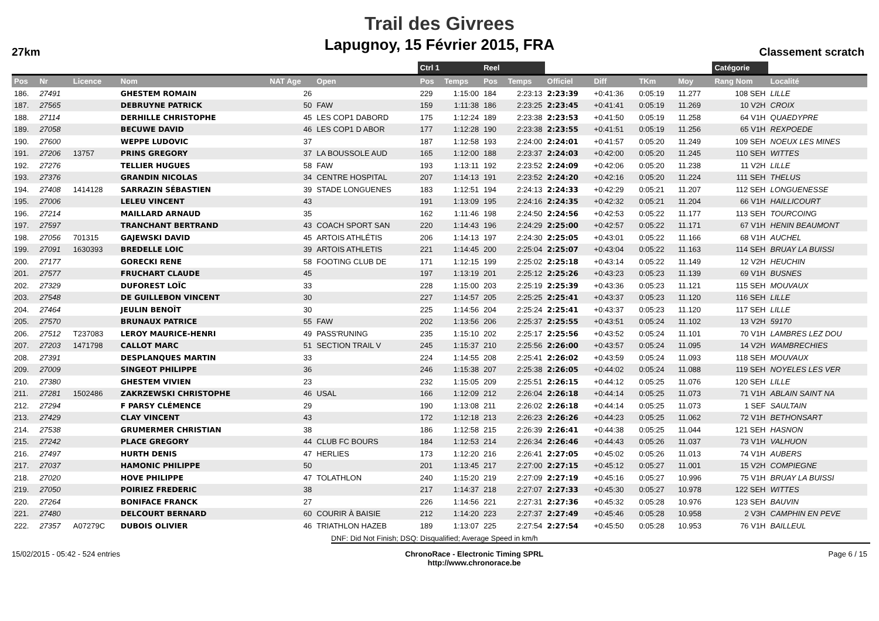27km
Trail des Givrees
Lapugnoy, 15 Février 2015, FRA
Classement scratch
| | | | | | | Ctrl 1 | | Reel | | | | | | Catégorie | |
| --- | --- | --- | --- | --- | --- | --- | --- | --- | --- | --- | --- | --- | --- | --- | --- |
| Pos | Nr | Licence | Nom | NAT Age | Open | Pos | Temps | Pos | Temps | Officiel | Diff | TKm | Moy | Rang Nom | Localité |
| 186. | 27491 | | GHESTEM ROMAIN | 26 | | 229 | 1:15:00 | 184 | 2:23:13 | 2:23:39 | +0:41:36 | 0:05:19 | 11.277 | 108 SEH | LILLE |
| 187. | 27565 | | DEBRUYNE PATRICK | 50 | FAW | 159 | 1:11:38 | 186 | 2:23:25 | 2:23:45 | +0:41:41 | 0:05:19 | 11.269 | 10 V2H | CROIX |
| 188. | 27114 | | DERHILLE CHRISTOPHE | 45 | LES COP1 DABORD | 175 | 1:12:24 | 189 | 2:23:38 | 2:23:53 | +0:41:50 | 0:05:19 | 11.258 | 64 V1H | QUAEDYPRE |
| 189. | 27058 | | BECUWE DAVID | 46 | LES COP1 D ABOR | 177 | 1:12:28 | 190 | 2:23:38 | 2:23:55 | +0:41:51 | 0:05:19 | 11.256 | 65 V1H | REXPOEDE |
| 190. | 27600 | | WEPPE LUDOVIC | 37 | | 187 | 1:12:58 | 193 | 2:24:00 | 2:24:01 | +0:41:57 | 0:05:20 | 11.249 | 109 SEH | NOEUX LES MINES |
| 191. | 27206 | 13757 | PRINS GREGORY | 37 | LA BOUSSOLE AUD | 165 | 1:12:00 | 188 | 2:23:37 | 2:24:03 | +0:42:00 | 0:05:20 | 11.245 | 110 SEH | WITTES |
| 192. | 27276 | | TELLIER HUGUES | 58 | FAW | 193 | 1:13:11 | 192 | 2:23:52 | 2:24:09 | +0:42:06 | 0:05:20 | 11.238 | 11 V2H | LILLE |
| 193. | 27376 | | GRANDIN NICOLAS | 34 | CENTRE HOSPITAL | 207 | 1:14:13 | 191 | 2:23:52 | 2:24:20 | +0:42:16 | 0:05:20 | 11.224 | 111 SEH | THELUS |
| 194. | 27408 | 1414128 | SARRAZIN SÉBASTIEN | 39 | STADE LONGUENES | 183 | 1:12:51 | 194 | 2:24:13 | 2:24:33 | +0:42:29 | 0:05:21 | 11.207 | 112 SEH | LONGUENESSE |
| 195. | 27006 | | LELEU VINCENT | 43 | | 191 | 1:13:09 | 195 | 2:24:16 | 2:24:35 | +0:42:32 | 0:05:21 | 11.204 | 66 V1H | HAILLICOURT |
| 196. | 27214 | | MAILLARD ARNAUD | 35 | | 162 | 1:11:46 | 198 | 2:24:50 | 2:24:56 | +0:42:53 | 0:05:22 | 11.177 | 113 SEH | TOURCOING |
| 197. | 27597 | | TRANCHANT BERTRAND | 43 | COACH SPORT SAN | 220 | 1:14:43 | 196 | 2:24:29 | 2:25:00 | +0:42:57 | 0:05:22 | 11.171 | 67 V1H | HENIN BEAUMONT |
| 198. | 27056 | 701315 | GAJEWSKI DAVID | 45 | ARTOIS ATHLÉTIS | 206 | 1:14:13 | 197 | 2:24:30 | 2:25:05 | +0:43:01 | 0:05:22 | 11.166 | 68 V1H | AUCHEL |
| 199. | 27091 | 1630393 | BREDELLE LOIC | 39 | ARTOIS ATHLETIS | 221 | 1:14:45 | 200 | 2:25:04 | 2:25:07 | +0:43:04 | 0:05:22 | 11.163 | 114 SEH | BRUAY LA BUISSI |
| 200. | 27177 | | GORECKI RENE | 58 | FOOTING CLUB DE | 171 | 1:12:15 | 199 | 2:25:02 | 2:25:18 | +0:43:14 | 0:05:22 | 11.149 | 12 V2H | HEUCHIN |
| 201. | 27577 | | FRUCHART CLAUDE | 45 | | 197 | 1:13:19 | 201 | 2:25:12 | 2:25:26 | +0:43:23 | 0:05:23 | 11.139 | 69 V1H | BUSNES |
| 202. | 27329 | | DUFOREST LOÏC | 33 | | 228 | 1:15:00 | 203 | 2:25:19 | 2:25:39 | +0:43:36 | 0:05:23 | 11.121 | 115 SEH | MOUVAUX |
| 203. | 27548 | | DE GUILLEBON VINCENT | 30 | | 227 | 1:14:57 | 205 | 2:25:25 | 2:25:41 | +0:43:37 | 0:05:23 | 11.120 | 116 SEH | LILLE |
| 204. | 27464 | | JEULIN BENOÎT | 30 | | 225 | 1:14:56 | 204 | 2:25:24 | 2:25:41 | +0:43:37 | 0:05:23 | 11.120 | 117 SEH | LILLE |
| 205. | 27570 | | BRUNAUX PATRICE | 55 | FAW | 202 | 1:13:56 | 206 | 2:25:37 | 2:25:55 | +0:43:51 | 0:05:24 | 11.102 | 13 V2H | 59170 |
| 206. | 27512 | T237083 | LEROY MAURICE-HENRI | 49 | PASS'RUNING | 235 | 1:15:10 | 202 | 2:25:17 | 2:25:56 | +0:43:52 | 0:05:24 | 11.101 | 70 V1H | LAMBRES LEZ DOU |
| 207. | 27203 | 1471798 | CALLOT MARC | 51 | SECTION TRAIL V | 245 | 1:15:37 | 210 | 2:25:56 | 2:26:00 | +0:43:57 | 0:05:24 | 11.095 | 14 V2H | WAMBRECHIES |
| 208. | 27391 | | DESPLANQUES MARTIN | 33 | | 224 | 1:14:55 | 208 | 2:25:41 | 2:26:02 | +0:43:59 | 0:05:24 | 11.093 | 118 SEH | MOUVAUX |
| 209. | 27009 | | SINGEOT PHILIPPE | 36 | | 246 | 1:15:38 | 207 | 2:25:38 | 2:26:05 | +0:44:02 | 0:05:24 | 11.088 | 119 SEH | NOYELES LES VER |
| 210. | 27380 | | GHESTEM VIVIEN | 23 | | 232 | 1:15:05 | 209 | 2:25:51 | 2:26:15 | +0:44:12 | 0:05:25 | 11.076 | 120 SEH | LILLE |
| 211. | 27281 | 1502486 | ZAKRZEWSKI CHRISTOPHE | 46 | USAL | 166 | 1:12:09 | 212 | 2:26:04 | 2:26:18 | +0:44:14 | 0:05:25 | 11.073 | 71 V1H | ABLAIN SAINT NA |
| 212. | 27294 | | F PARSY CLÉMENCE | 29 | | 190 | 1:13:08 | 211 | 2:26:02 | 2:26:18 | +0:44:14 | 0:05:25 | 11.073 | 1 SEF | SAULTAIN |
| 213. | 27429 | | CLAY VINCENT | 43 | | 172 | 1:12:18 | 213 | 2:26:23 | 2:26:26 | +0:44:23 | 0:05:25 | 11.062 | 72 V1H | BETHONSART |
| 214. | 27538 | | GRUMERMER CHRISTIAN | 38 | | 186 | 1:12:58 | 215 | 2:26:39 | 2:26:41 | +0:44:38 | 0:05:25 | 11.044 | 121 SEH | HASNON |
| 215. | 27242 | | PLACE GREGORY | 44 | CLUB FC BOURS | 184 | 1:12:53 | 214 | 2:26:34 | 2:26:46 | +0:44:43 | 0:05:26 | 11.037 | 73 V1H | VALHUON |
| 216. | 27497 | | HURTH DENIS | 47 | HERLIES | 173 | 1:12:20 | 216 | 2:26:41 | 2:27:05 | +0:45:02 | 0:05:26 | 11.013 | 74 V1H | AUBERS |
| 217. | 27037 | | HAMONIC PHILIPPE | 50 | | 201 | 1:13:45 | 217 | 2:27:00 | 2:27:15 | +0:45:12 | 0:05:27 | 11.001 | 15 V2H | COMPIEGNE |
| 218. | 27020 | | HOVE PHILIPPE | 47 | TOLATHLON | 240 | 1:15:20 | 219 | 2:27:09 | 2:27:19 | +0:45:16 | 0:05:27 | 10.996 | 75 V1H | BRUAY LA BUISSI |
| 219. | 27050 | | POIRIEZ FREDERIC | 38 | | 217 | 1:14:37 | 218 | 2:27:07 | 2:27:33 | +0:45:30 | 0:05:27 | 10.978 | 122 SEH | WITTES |
| 220. | 27264 | | BONIFACE FRANCK | 27 | | 226 | 1:14:56 | 221 | 2:27:31 | 2:27:36 | +0:45:32 | 0:05:28 | 10.976 | 123 SEH | BAUVIN |
| 221. | 27480 | | DELCOURT BERNARD | 60 | COURIR À BAISIE | 212 | 1:14:20 | 223 | 2:27:37 | 2:27:49 | +0:45:46 | 0:05:28 | 10.958 | 2 V3H | CAMPHIN EN PEVE |
| 222. | 27357 | A07279C | DUBOIS OLIVIER | 46 | TRIATHLON HAZEB | 189 | 1:13:07 | 225 | 2:27:54 | 2:27:54 | +0:45:50 | 0:05:28 | 10.953 | 76 V1H | BAILLEUL |
DNF: Did Not Finish; DSQ: Disqualified; Average Speed in km/h
15/02/2015 - 05:42 - 524 entries ChronoRace - Electronic Timing SPRL
http://www.chronorace.be Page 6 / 15